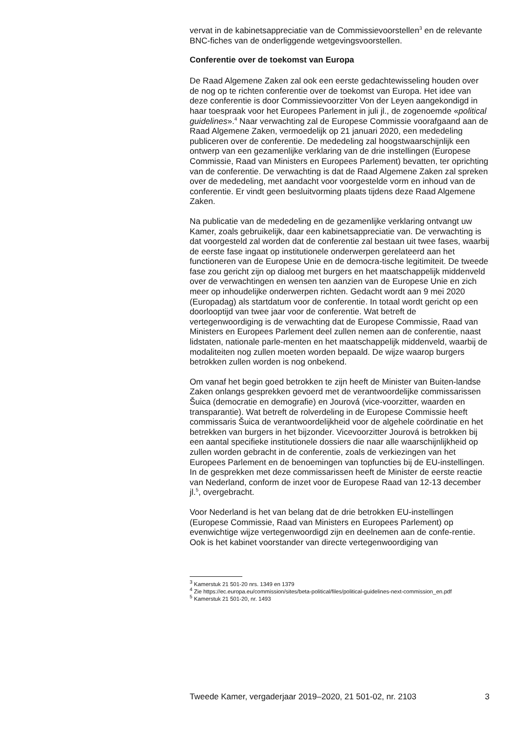vervat in de kabinetsappreciatie van de Commissievoorstellen<sup>3</sup> en de relevante BNC-fiches van de onderliggende wetgevingsvoorstellen.
Conferentie over de toekomst van Europa
De Raad Algemene Zaken zal ook een eerste gedachtewisseling houden over de nog op te richten conferentie over de toekomst van Europa. Het idee van deze conferentie is door Commissievoorzitter Von der Leyen aangekondigd in haar toespraak voor het Europees Parlement in juli jl., de zogenoemde «political guidelines».<sup>4</sup> Naar verwachting zal de Europese Commissie voorafgaand aan de Raad Algemene Zaken, vermoedelijk op 21 januari 2020, een mededeling publiceren over de conferentie. De mededeling zal hoogstwaarschijnlijk een ontwerp van een gezamenlijke verklaring van de drie instellingen (Europese Commissie, Raad van Ministers en Europees Parlement) bevatten, ter oprichting van de conferentie. De verwachting is dat de Raad Algemene Zaken zal spreken over de mededeling, met aandacht voor voorgestelde vorm en inhoud van de conferentie. Er vindt geen besluitvorming plaats tijdens deze Raad Algemene Zaken.
Na publicatie van de mededeling en de gezamenlijke verklaring ontvangt uw Kamer, zoals gebruikelijk, daar een kabinetsappreciatie van. De verwachting is dat voorgesteld zal worden dat de conferentie zal bestaan uit twee fases, waarbij de eerste fase ingaat op institutionele onderwerpen gerelateerd aan het functioneren van de Europese Unie en de democra-tische legitimiteit. De tweede fase zou gericht zijn op dialoog met burgers en het maatschappelijk middenveld over de verwachtingen en wensen ten aanzien van de Europese Unie en zich meer op inhoudelijke onderwerpen richten. Gedacht wordt aan 9 mei 2020 (Europadag) als startdatum voor de conferentie. In totaal wordt gericht op een doorlooptijd van twee jaar voor de conferentie. Wat betreft de vertegenwoordiging is de verwachting dat de Europese Commissie, Raad van Ministers en Europees Parlement deel zullen nemen aan de conferentie, naast lidstaten, nationale parle-menten en het maatschappelijk middenveld, waarbij de modaliteiten nog zullen moeten worden bepaald. De wijze waarop burgers betrokken zullen worden is nog onbekend.
Om vanaf het begin goed betrokken te zijn heeft de Minister van Buiten-landse Zaken onlangs gesprekken gevoerd met de verantwoordelijke commissarissen Šuica (democratie en demografie) en Jourová (vice-voorzitter, waarden en transparantie). Wat betreft de rolverdeling in de Europese Commissie heeft commissaris Šuica de verantwoordelijkheid voor de algehele coördinatie en het betrekken van burgers in het bijzonder. Vicevoorzitter Jourová is betrokken bij een aantal specifieke institutionele dossiers die naar alle waarschijnlijkheid op zullen worden gebracht in de conferentie, zoals de verkiezingen van het Europees Parlement en de benoemingen van topfuncties bij de EU-instellingen. In de gesprekken met deze commissarissen heeft de Minister de eerste reactie van Nederland, conform de inzet voor de Europese Raad van 12-13 december jl.<sup>5</sup>, overgebracht.
Voor Nederland is het van belang dat de drie betrokken EU-instellingen (Europese Commissie, Raad van Ministers en Europees Parlement) op evenwichtige wijze vertegenwoordigd zijn en deelnemen aan de confe-rentie. Ook is het kabinet voorstander van directe vertegenwoordiging van
<sup>3</sup> Kamerstuk 21 501-20 nrs. 1349 en 1379
<sup>4</sup> Zie https://ec.europa.eu/commission/sites/beta-political/files/political-guidelines-next-commission_en.pdf
<sup>5</sup> Kamerstuk 21 501-20, nr. 1493
Tweede Kamer, vergaderjaar 2019–2020, 21 501-02, nr. 2103 3